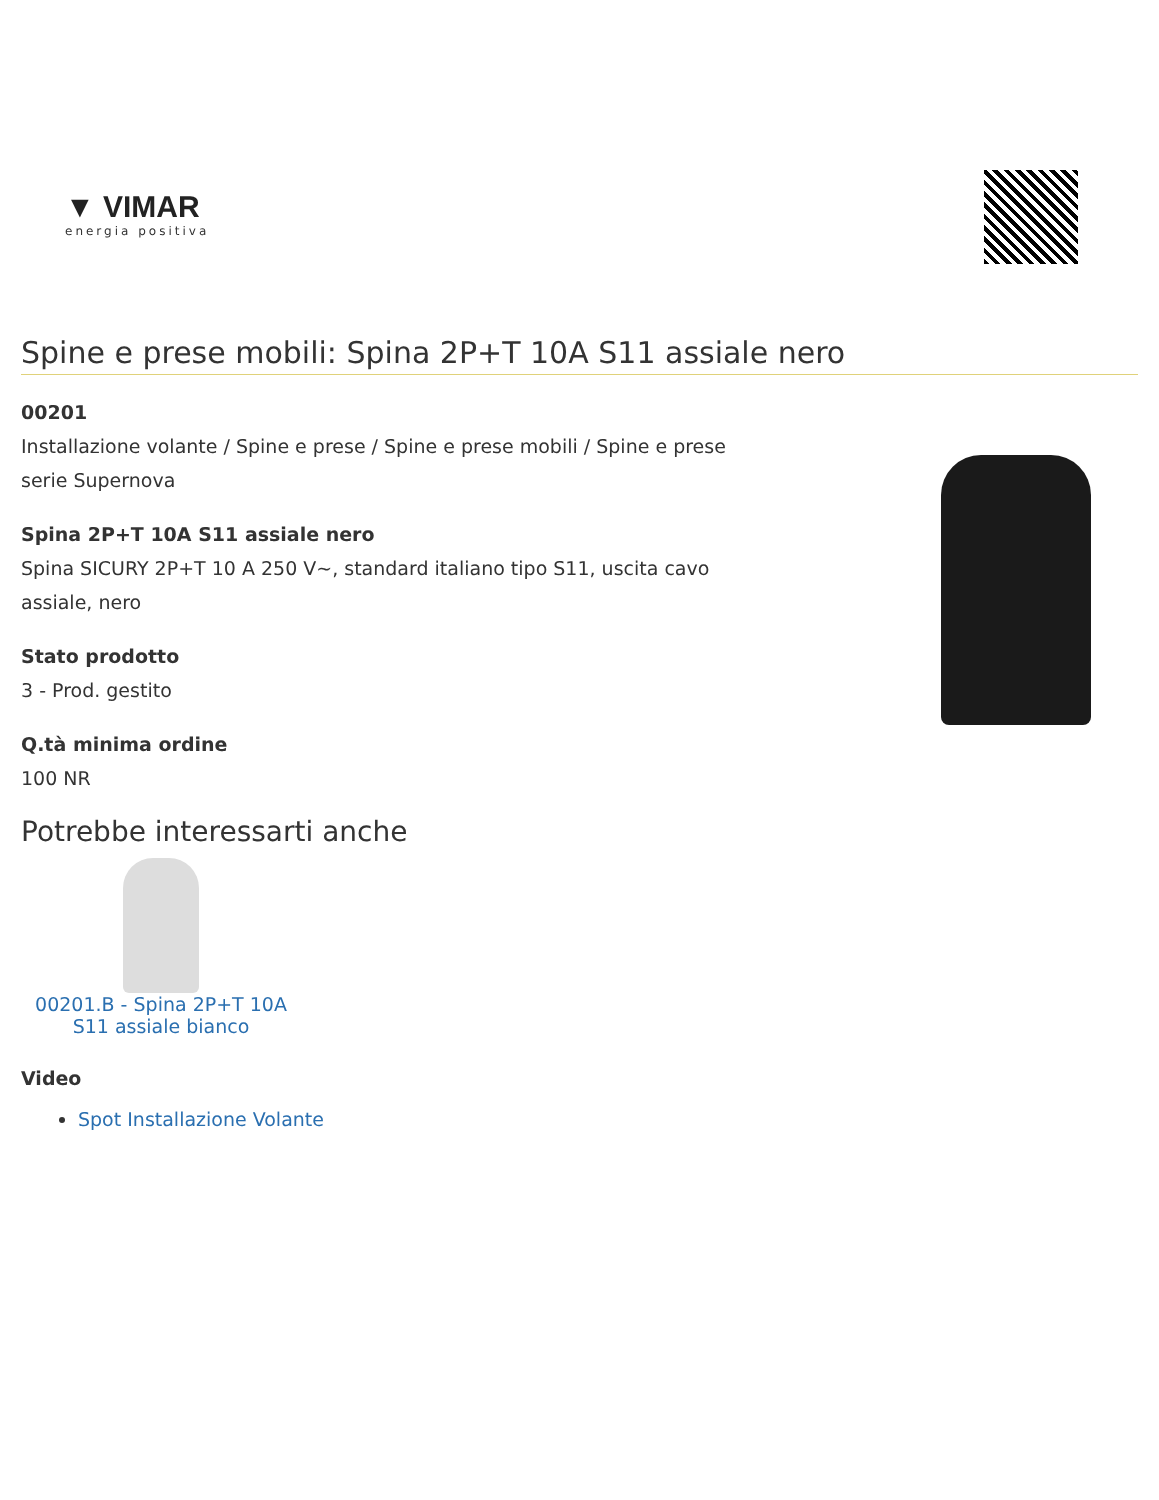▼ VIMAR
energia positiva
Spine e prese mobili: Spina 2P+T 10A S11 assiale nero
00201
Installazione volante / Spine e prese / Spine e prese mobili / Spine e prese serie Supernova
Spina 2P+T 10A S11 assiale nero
Spina SICURY 2P+T 10 A 250 V~, standard italiano tipo S11, uscita cavo assiale, nero
Stato prodotto
3 - Prod. gestito
Q.tà minima ordine
100 NR
Potrebbe interessarti anche
00201.B - Spina 2P+T 10A S11 assiale bianco
Video
Spot Installazione Volante